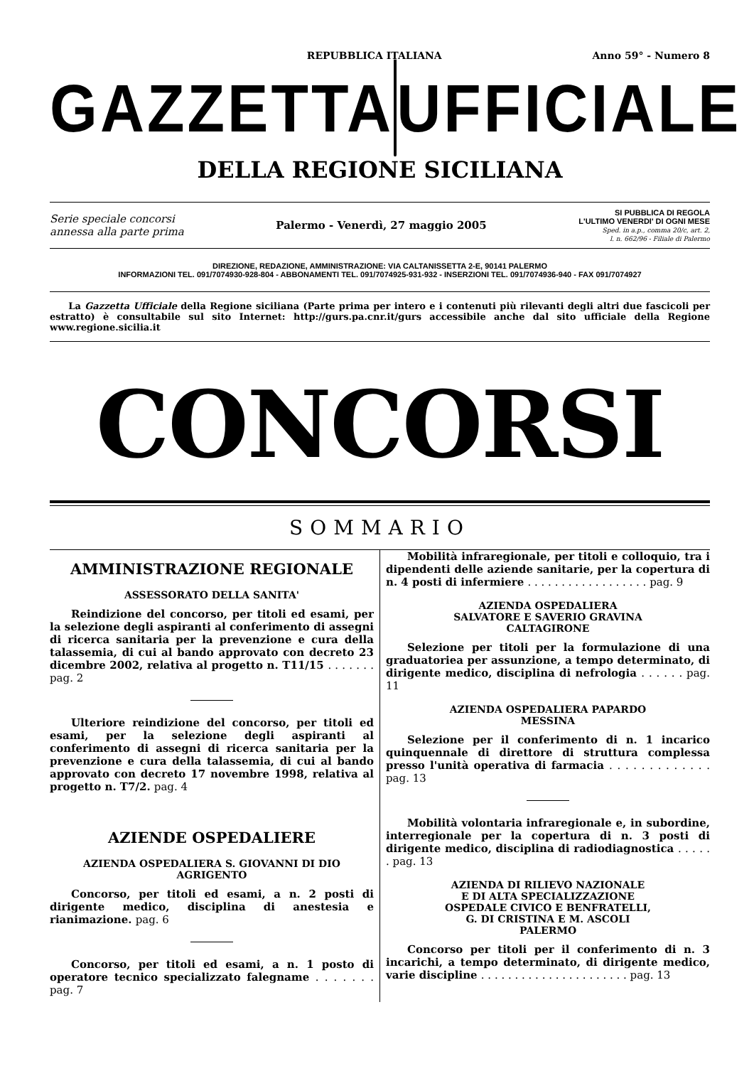REPUBBLICA ITALIANA Anno 59° - Numero 8
GAZZETTA UFFICIALE
DELLA REGIONE SICILIANA
Serie speciale concorsi
annessa alla parte prima
Palermo - Venerdì, 27 maggio 2005
SI PUBBLICA DI REGOLA
L'ULTIMO VENERDI' DI OGNI MESE
Sped. in a.p., comma 20/c, art. 2,
l. n. 662/96 - Filiale di Palermo
DIREZIONE, REDAZIONE, AMMINISTRAZIONE: VIA CALTANISSETTA 2-E, 90141 PALERMO
INFORMAZIONI TEL. 091/7074930-928-804 - ABBONAMENTI TEL. 091/7074925-931-932 - INSERZIONI TEL. 091/7074936-940 - FAX 091/7074927
La Gazzetta Ufficiale della Regione siciliana (Parte prima per intero e i contenuti più rilevanti degli altri due fascicoli per estratto) è consultabile sul sito Internet: http://gurs.pa.cnr.it/gurs accessibile anche dal sito ufficiale della Regione www.regione.sicilia.it
CONCORSI
SOMMARIO
AMMINISTRAZIONE REGIONALE
ASSESSORATO DELLA SANITA'
Reindizione del concorso, per titoli ed esami, per la selezione degli aspiranti al conferimento di assegni di ricerca sanitaria per la prevenzione e cura della talassemia, di cui al bando approvato con decreto 23 dicembre 2002, relativa al progetto n. T11/15 . . . . . . . pag. 2
Ulteriore reindizione del concorso, per titoli ed esami, per la selezione degli aspiranti al conferimento di assegni di ricerca sanitaria per la prevenzione e cura della talassemia, di cui al bando approvato con decreto 17 novembre 1998, relativa al progetto n. T7/2. pag. 4
AZIENDE OSPEDALIERE
AZIENDA OSPEDALIERA S. GIOVANNI DI DIO
AGRIGENTO
Concorso, per titoli ed esami, a n. 2 posti di dirigente medico, disciplina di anestesia e rianimazione. pag. 6
Concorso, per titoli ed esami, a n. 1 posto di operatore tecnico specializzato falegname . . . . . . . pag. 7
Mobilità infraregionale, per titoli e colloquio, tra i dipendenti delle aziende sanitarie, per la copertura di n. 4 posti di infermiere . . . . . . . . . . . . . . . . . . pag. 9
AZIENDA OSPEDALIERA
SALVATORE E SAVERIO GRAVINA
CALTAGIRONE
Selezione per titoli per la formulazione di una graduatoriea per assunzione, a tempo determinato, di dirigente medico, disciplina di nefrologia . . . . . . pag. 11
AZIENDA OSPEDALIERA PAPARDO
MESSINA
Selezione per il conferimento di n. 1 incarico quinquennale di direttore di struttura complessa presso l'unità operativa di farmacia . . . . . . . . . . . . . pag. 13
Mobilità volontaria infraregionale e, in subordine, interregionale per la copertura di n. 3 posti di dirigente medico, disciplina di radiodiagnostica . . . . . . pag. 13
AZIENDA DI RILIEVO NAZIONALE
E DI ALTA SPECIALIZZAZIONE
OSPEDALE CIVICO E BENFRATELLI,
G. DI CRISTINA E M. ASCOLI
PALERMO
Concorso per titoli per il conferimento di n. 3 incarichi, a tempo determinato, di dirigente medico, varie discipline . . . . . . . . . . . . . . . . . . . . . . pag. 13